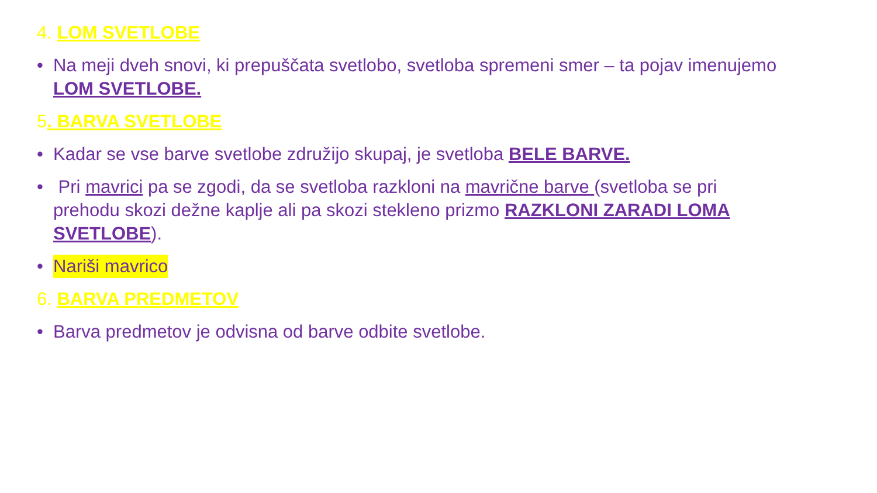4. LOM SVETLOBE
• Na meji dveh snovi, ki prepuščata svetlobo, svetloba spremeni smer – ta pojav imenujemo LOM SVETLOBE.
5. BARVA SVETLOBE
• Kadar se vse barve svetlobe združijo skupaj, je svetloba BELE BARVE.
• Pri mavrici pa se zgodi, da se svetloba razkloni na mavrične barve (svetloba se pri prehodu skozi dežne kaplje ali pa skozi stekleno prizmo RAZKLONI ZARADI LOMA SVETLOBE).
• Nariši mavrico
6. BARVA PREDMETOV
• Barva predmetov je odvisna od barve odbite svetlobe.